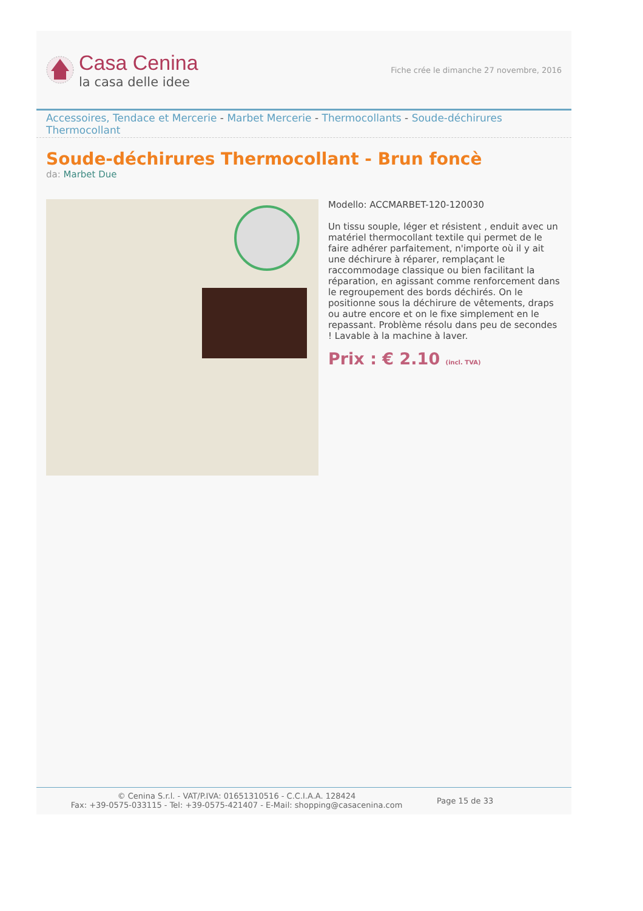Casa Cenina
la casa delle idee
Fiche crée le dimanche 27 novembre, 2016
Accessoires, Tendace et Mercerie - Marbet Mercerie - Thermocollants - Soude-déchirures Thermocollant
Soude-déchirures Thermocollant - Brun foncè
da: Marbet Due
Modello: ACCMARBET-120-120030
Un tissu souple, léger et résistent , enduit avec un matériel thermocollant textile qui permet de le faire adhérer parfaitement, n'importe où il y ait une déchirure à réparer, remplaçant le raccommodage classique ou bien facilitant la réparation, en agissant comme renforcement dans le regroupement des bords déchirés. On le positionne sous la déchirure de vêtements, draps ou autre encore et on le fixe simplement en le repassant. Problème résolu dans peu de secondes ! Lavable à la machine à laver.
Prix : € 2.10 (incl. TVA)
© Cenina S.r.l. - VAT/P.IVA: 01651310516 - C.C.I.A.A. 128424
Fax: +39-0575-033115 - Tel: +39-0575-421407 - E-Mail: shopping@casacenina.com
Page 15 de 33